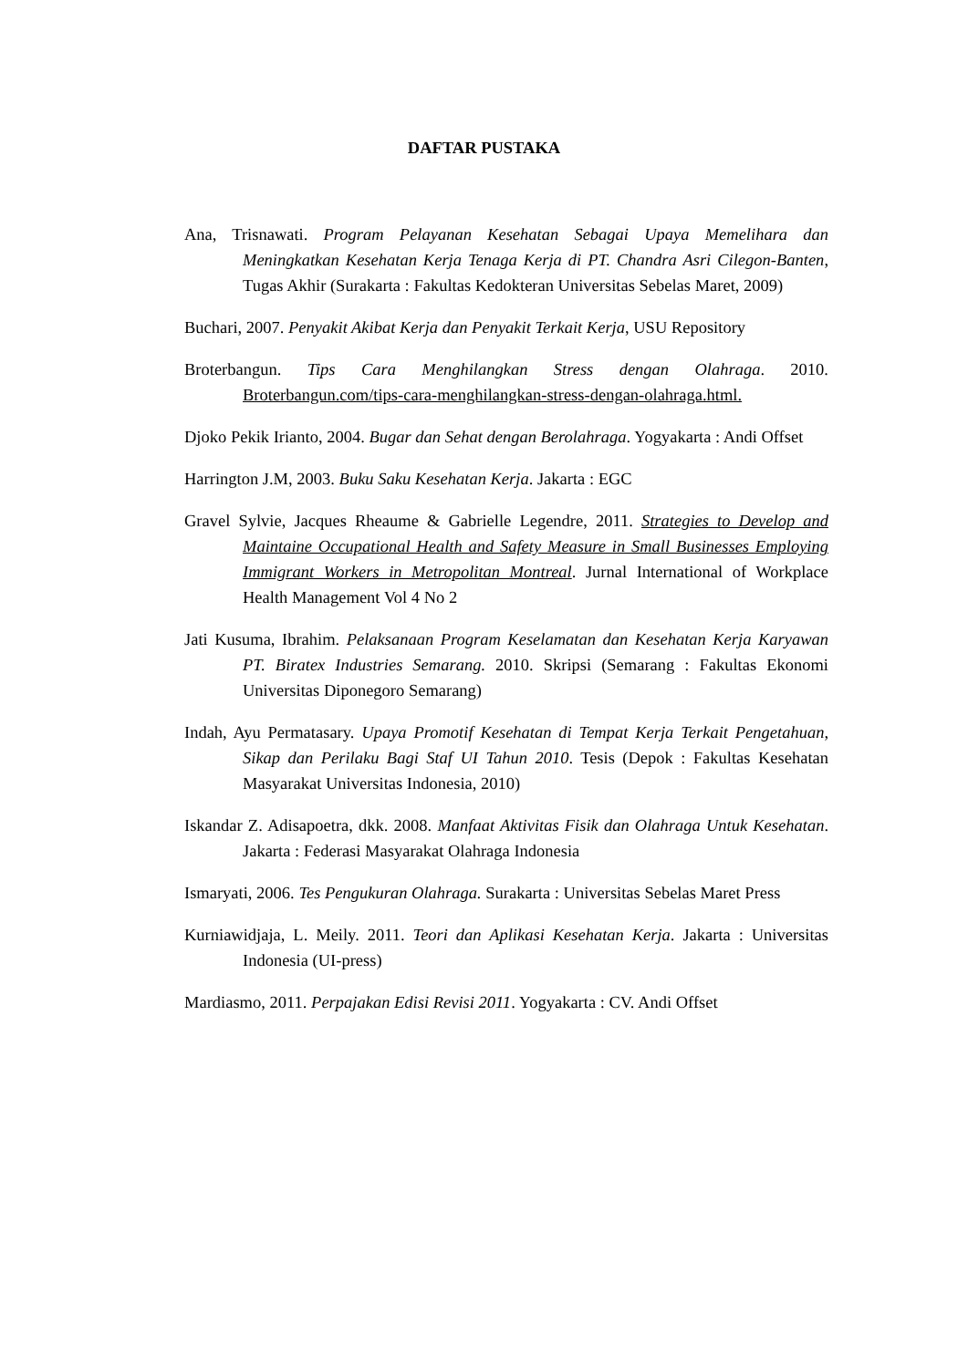DAFTAR PUSTAKA
Ana, Trisnawati. Program Pelayanan Kesehatan Sebagai Upaya Memelihara dan Meningkatkan Kesehatan Kerja Tenaga Kerja di PT. Chandra Asri Cilegon-Banten, Tugas Akhir (Surakarta : Fakultas Kedokteran Universitas Sebelas Maret, 2009)
Buchari, 2007. Penyakit Akibat Kerja dan Penyakit Terkait Kerja, USU Repository
Broterbangun. Tips Cara Menghilangkan Stress dengan Olahraga. 2010. Broterbangun.com/tips-cara-menghilangkan-stress-dengan-olahraga.html.
Djoko Pekik Irianto, 2004. Bugar dan Sehat dengan Berolahraga. Yogyakarta : Andi Offset
Harrington J.M, 2003. Buku Saku Kesehatan Kerja. Jakarta : EGC
Gravel Sylvie, Jacques Rheaume & Gabrielle Legendre, 2011. Strategies to Develop and Maintaine Occupational Health and Safety Measure in Small Businesses Employing Immigrant Workers in Metropolitan Montreal. Jurnal International of Workplace Health Management Vol 4 No 2
Jati Kusuma, Ibrahim. Pelaksanaan Program Keselamatan dan Kesehatan Kerja Karyawan PT. Biratex Industries Semarang. 2010. Skripsi (Semarang : Fakultas Ekonomi Universitas Diponegoro Semarang)
Indah, Ayu Permatasary. Upaya Promotif Kesehatan di Tempat Kerja Terkait Pengetahuan, Sikap dan Perilaku Bagi Staf UI Tahun 2010. Tesis (Depok : Fakultas Kesehatan Masyarakat Universitas Indonesia, 2010)
Iskandar Z. Adisapoetra, dkk. 2008. Manfaat Aktivitas Fisik dan Olahraga Untuk Kesehatan. Jakarta : Federasi Masyarakat Olahraga Indonesia
Ismaryati, 2006. Tes Pengukuran Olahraga. Surakarta : Universitas Sebelas Maret Press
Kurniawidjaja, L. Meily. 2011. Teori dan Aplikasi Kesehatan Kerja. Jakarta : Universitas Indonesia (UI-press)
Mardiasmo, 2011. Perpajakan Edisi Revisi 2011. Yogyakarta : CV. Andi Offset